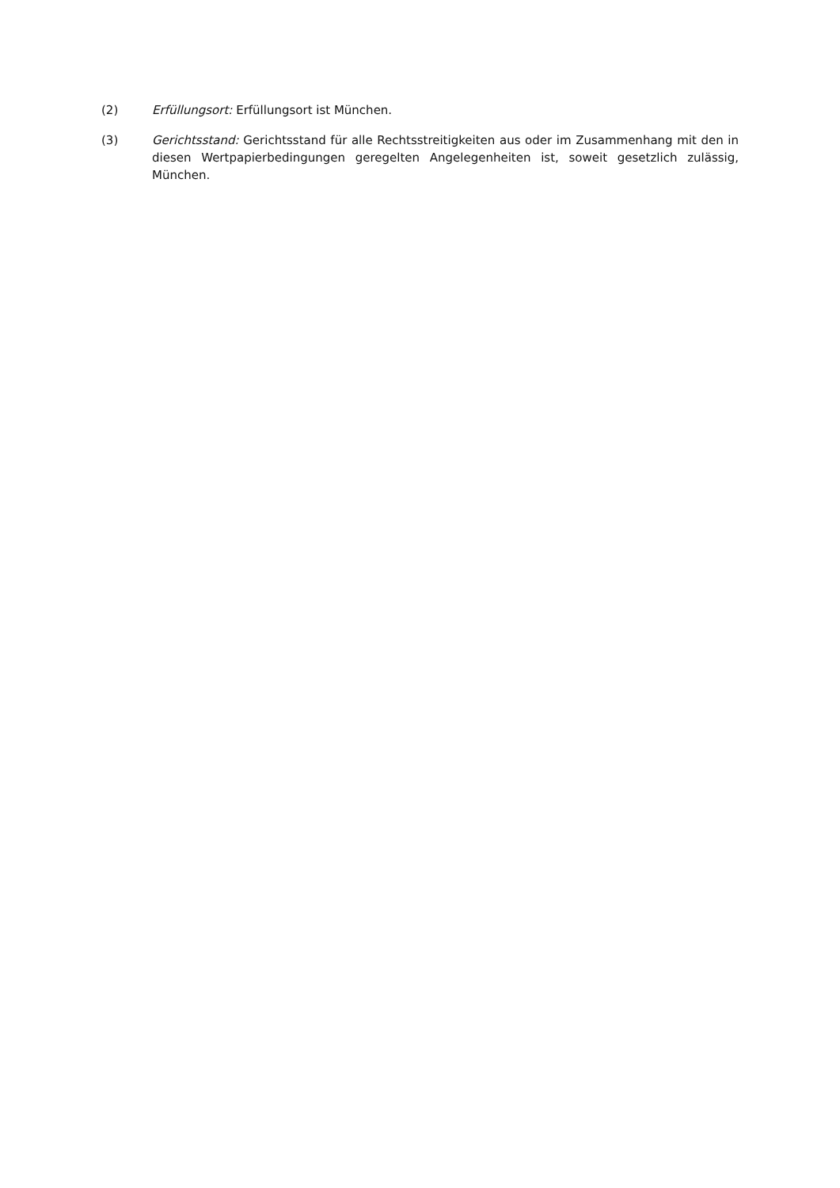(2) Erfüllungsort: Erfüllungsort ist München.
(3) Gerichtsstand: Gerichtsstand für alle Rechtsstreitigkeiten aus oder im Zusammenhang mit den in diesen Wertpapierbedingungen geregelten Angelegenheiten ist, soweit gesetzlich zulässig, München.